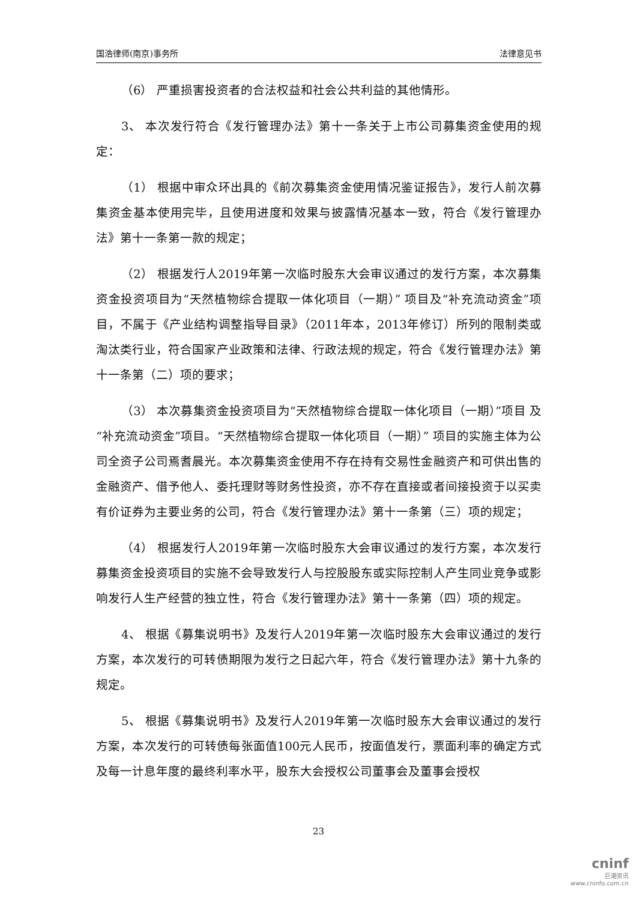国浩律师(南京)事务所 法律意见书
（6） 严重损害投资者的合法权益和社会公共利益的其他情形。
3、 本次发行符合《发行管理办法》第十一条关于上市公司募集资金使用的规定：
（1） 根据中审众环出具的《前次募集资金使用情况鉴证报告》，发行人前次募集资金基本使用完毕，且使用进度和效果与披露情况基本一致，符合《发行管理办法》第十一条第一款的规定；
（2） 根据发行人2019年第一次临时股东大会审议通过的发行方案，本次募集资金投资项目为“天然植物综合提取一体化项目（一期）” 项目及“补充流动资金”项目，不属于《产业结构调整指导目录》（2011年本，2013年修订）所列的限制类或淘汰类行业，符合国家产业政策和法律、行政法规的规定，符合《发行管理办法》第十一条第（二）项的要求；
（3） 本次募集资金投资项目为“天然植物综合提取一体化项目（一期）”项目 及“补充流动资金”项目。“天然植物综合提取一体化项目（一期）” 项目的实施主体为公司全资子公司焉耆晨光。本次募集资金使用不存在持有交易性金融资产和可供出售的金融资产、借予他人、委托理财等财务性投资，亦不存在直接或者间接投资于以买卖有价证券为主要业务的公司，符合《发行管理办法》第十一条第（三）项的规定；
（4） 根据发行人2019年第一次临时股东大会审议通过的发行方案，本次发行募集资金投资项目的实施不会导致发行人与控股股东或实际控制人产生同业竞争或影响发行人生产经营的独立性，符合《发行管理办法》第十一条第（四）项的规定。
4、 根据《募集说明书》及发行人2019年第一次临时股东大会审议通过的发行方案，本次发行的可转债期限为发行之日起六年，符合《发行管理办法》第十九条的规定。
5、 根据《募集说明书》及发行人2019年第一次临时股东大会审议通过的发行方案，本次发行的可转债每张面值100元人民币，按面值发行，票面利率的确定方式及每一计息年度的最终利率水平，股东大会授权公司董事会及董事会授权
23
cninf
巨潮资讯
www.cninfo.com.cn